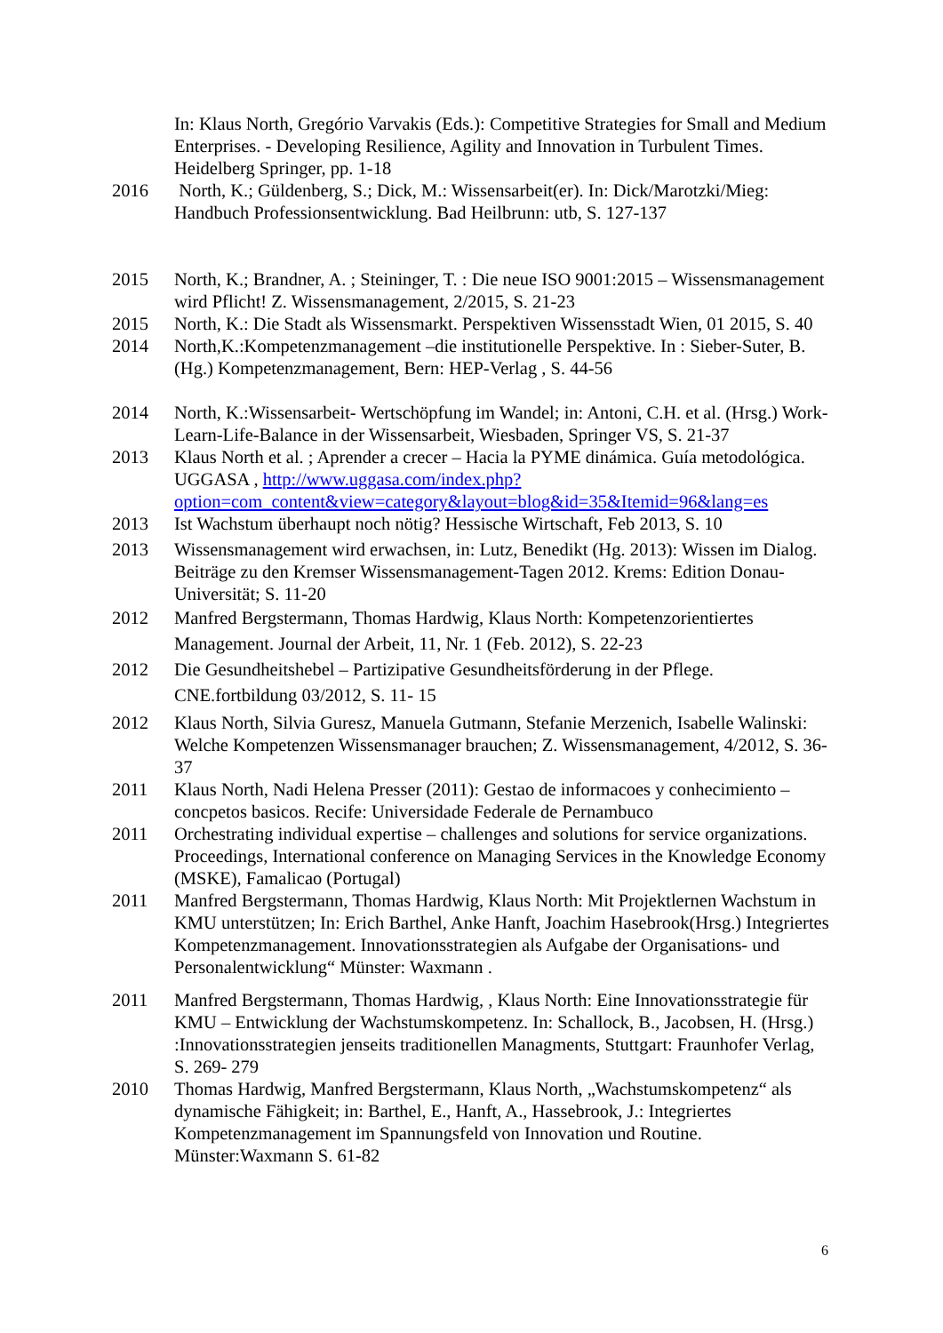In: Klaus North, Gregório Varvakis (Eds.): Competitive Strategies for Small and Medium Enterprises. - Developing Resilience, Agility and Innovation in Turbulent Times. Heidelberg Springer, pp. 1-18
2016 North, K.; Güldenberg, S.; Dick, M.: Wissensarbeit(er). In: Dick/Marotzki/Mieg: Handbuch Professionsentwicklung. Bad Heilbrunn: utb, S. 127-137
2015 North, K.; Brandner, A. ; Steininger, T. : Die neue ISO 9001:2015 – Wissensmanagement wird Pflicht! Z. Wissensmanagement, 2/2015, S. 21-23
2015 North, K.: Die Stadt als Wissensmarkt. Perspektiven Wissensstadt Wien, 01 2015, S. 40
2014 North,K.:Kompetenzmanagement –die institutionelle Perspektive. In : Sieber-Suter, B. (Hg.) Kompetenzmanagement, Bern: HEP-Verlag , S. 44-56
2014 North, K.:Wissensarbeit- Wertschöpfung im Wandel; in: Antoni, C.H. et al. (Hrsg.) Work-Learn-Life-Balance in der Wissensarbeit, Wiesbaden, Springer VS, S. 21-37
2013 Klaus North et al. ; Aprender a crecer – Hacia la PYME dinámica. Guía metodológica. UGGASA , http://www.uggasa.com/index.php?option=com_content&view=category&layout=blog&id=35&Itemid=96&lang=es
2013 Ist Wachstum überhaupt noch nötig? Hessische Wirtschaft, Feb 2013, S. 10
2013 Wissensmanagement wird erwachsen, in: Lutz, Benedikt (Hg. 2013): Wissen im Dialog. Beiträge zu den Kremser Wissensmanagement-Tagen 2012. Krems: Edition Donau-Universität; S. 11-20
2012 Manfred Bergstermann, Thomas Hardwig, Klaus North: Kompetenzorientiertes Management. Journal der Arbeit, 11, Nr. 1 (Feb. 2012), S. 22-23
2012 Die Gesundheitshebel – Partizipative Gesundheitsförderung in der Pflege. CNE.fortbildung 03/2012, S. 11- 15
2012 Klaus North, Silvia Guresz, Manuela Gutmann, Stefanie Merzenich, Isabelle Walinski: Welche Kompetenzen Wissensmanager brauchen; Z. Wissensmanagement, 4/2012, S. 36-37
2011 Klaus North, Nadi Helena Presser (2011): Gestao de informacoes y conhecimiento – concpetos basicos. Recife: Universidade Federale de Pernambuco
2011 Orchestrating individual expertise – challenges and solutions for service organizations. Proceedings, International conference on Managing Services in the Knowledge Economy (MSKE), Famalicao (Portugal)
2011 Manfred Bergstermann, Thomas Hardwig, Klaus North: Mit Projektlernen Wachstum in KMU unterstützen; In: Erich Barthel, Anke Hanft, Joachim Hasebrook(Hrsg.) Integriertes Kompetenzmanagement. Innovationsstrategien als Aufgabe der Organisations- und Personalentwicklung“ Münster: Waxmann .
2011 Manfred Bergstermann, Thomas Hardwig, , Klaus North: Eine Innovationsstrategie für KMU – Entwicklung der Wachstumskompetenz. In: Schallock, B., Jacobsen, H. (Hrsg.) :Innovationsstrategien jenseits traditionellen Managments, Stuttgart: Fraunhofer Verlag, S. 269- 279
2010 Thomas Hardwig, Manfred Bergstermann, Klaus North, „Wachstumskompetenz“ als dynamische Fähigkeit; in: Barthel, E., Hanft, A., Hassebrook, J.: Integriertes Kompetenzmanagement im Spannungsfeld von Innovation und Routine. Münster:Waxmann S. 61-82
6